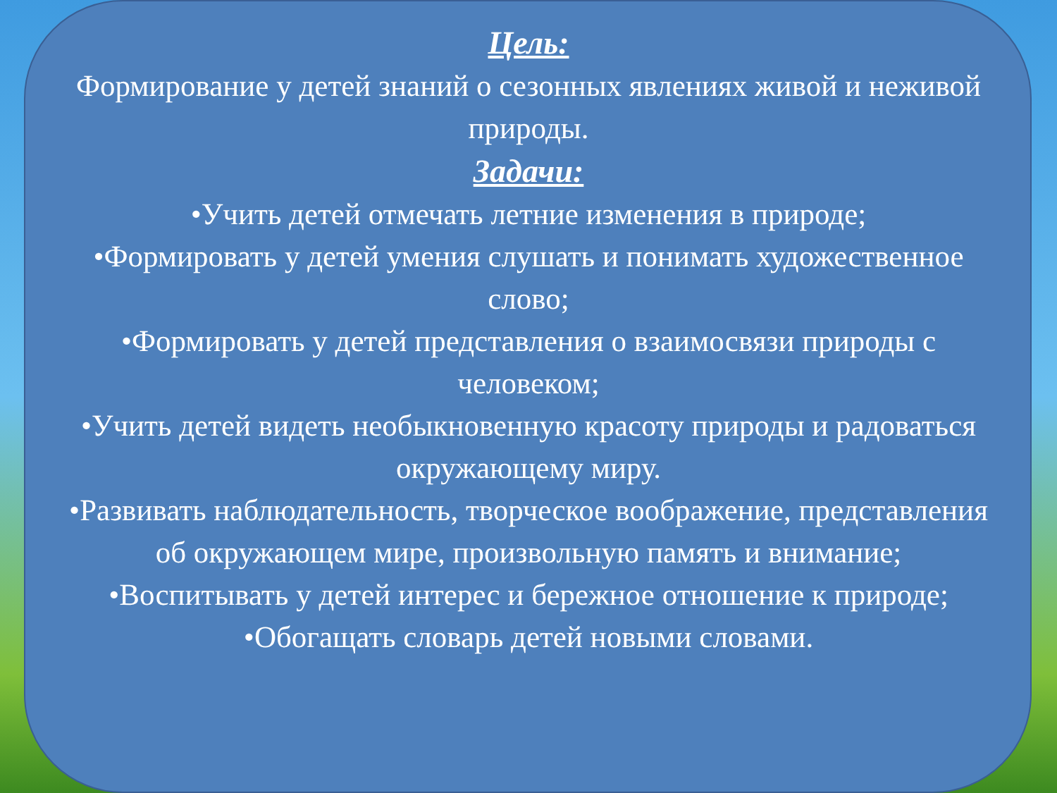Цель:
Формирование у детей знаний о сезонных явлениях живой и неживой природы.
Задачи:
•Учить детей отмечать летние изменения в природе;
•Формировать у детей умения слушать и понимать художественное слово;
•Формировать у детей представления о взаимосвязи природы с человеком;
•Учить детей видеть необыкновенную красоту природы и радоваться окружающему миру.
•Развивать наблюдательность, творческое воображение, представления об окружающем мире, произвольную память и внимание;
•Воспитывать у детей интерес и бережное отношение к природе;
•Обогащать словарь детей новыми словами.